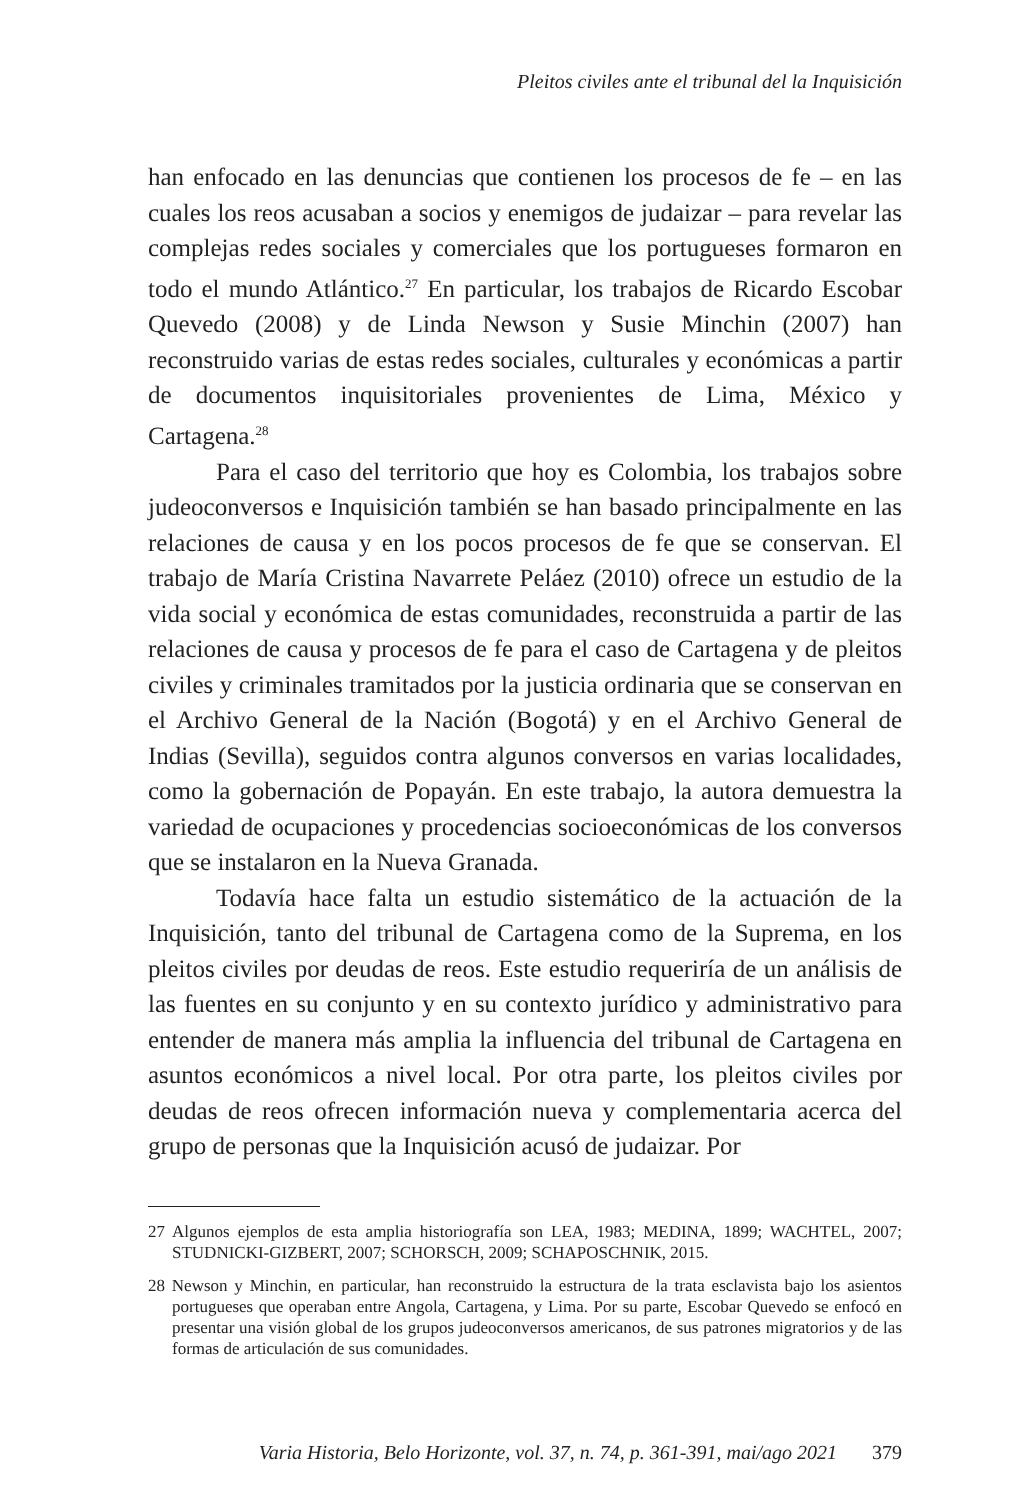Pleitos civiles ante el tribunal del la Inquisición
han enfocado en las denuncias que contienen los procesos de fe – en las cuales los reos acusaban a socios y enemigos de judaizar – para revelar las complejas redes sociales y comerciales que los portugueses formaron en todo el mundo Atlántico.<sup>27</sup> En particular, los trabajos de Ricardo Escobar Quevedo (2008) y de Linda Newson y Susie Minchin (2007) han reconstruido varias de estas redes sociales, culturales y eco­nómicas a partir de documentos inquisitoriales provenientes de Lima, México y Cartagena.<sup>28</sup>
Para el caso del territorio que hoy es Colombia, los trabajos sobre judeoconversos e Inquisición también se han basado principalmente en las relaciones de causa y en los pocos procesos de fe que se conservan. El trabajo de María Cristina Navarrete Peláez (2010) ofrece un estudio de la vida social y económica de estas comunidades, reconstruida a par­tir de las relaciones de causa y procesos de fe para el caso de Cartagena y de pleitos civiles y criminales tramitados por la justicia ordinaria que se conservan en el Archivo General de la Nación (Bogotá) y en el Archivo General de Indias (Sevilla), seguidos contra algunos conversos en varias localidades, como la gobernación de Popayán. En este trabajo, la autora demuestra la variedad de ocupaciones y procedencias socioeconómicas de los conversos que se instalaron en la Nueva Granada.
Todavía hace falta un estudio sistemático de la actuación de la Inquisición, tanto del tribunal de Cartagena como de la Suprema, en los pleitos civiles por deudas de reos. Este estudio requeriría de un análisis de las fuentes en su conjunto y en su contexto jurídico y administrativo para entender de manera más amplia la influencia del tribunal de Car­tagena en asuntos económicos a nivel local. Por otra parte, los pleitos civiles por deudas de reos ofrecen información nueva y complementaria acerca del grupo de personas que la Inquisición acusó de judaizar. Por
27 Algunos ejemplos de esta amplia historiografía son LEA, 1983; MEDINA, 1899; WACHTEL, 2007; STUDNICKI-GIZBERT, 2007; SCHORSCH, 2009; SCHAPOSCHNIK, 2015.
28 Newson y Minchin, en particular, han reconstruido la estructura de la trata esclavista bajo los asientos portugueses que operaban entre Angola, Cartagena, y Lima. Por su parte, Escobar Quevedo se enfocó en presentar una visión global de los grupos judeoconversos americanos, de sus patrones migratorios y de las formas de articulación de sus comunidades.
Varia Historia, Belo Horizonte, vol. 37, n. 74, p. 361-391, mai/ago 2021 379